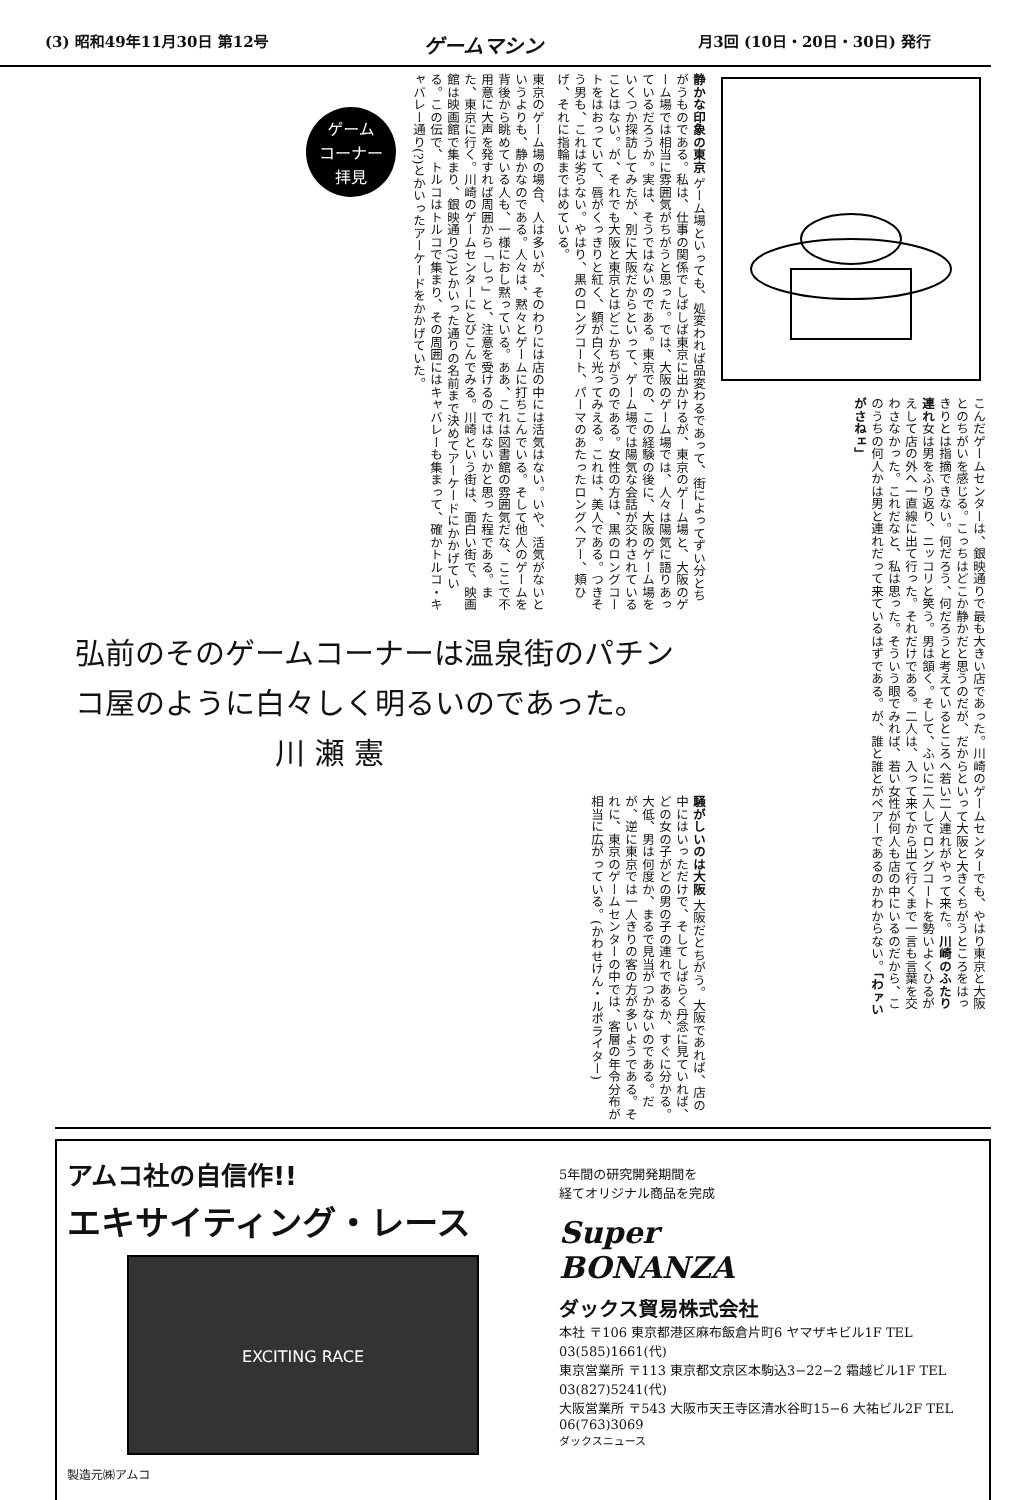(3) 昭和49年11月30日 第12号 ゲームマシン 月3回 (10日・20日・30日) 発行
こんだゲームセンターは、銀映通りで最も大きい店であった。川崎のゲームセンターでも、やはり東京と大阪とのちがいを感じる。こっちはどこか静かだと思うのだが、だからといって大阪と大きくちがうところをはっきりとは指摘できない。何だろう、何だろうと考えているところへ若い二人連れがやって来た。川崎のふたり連れ女は男をふり返り、ニッコリと笑う。男は頷く。そして、ふいに二人してロングコートを勢いよくひるがえして店の外へ一直線に出て行った。それだけである。二人は、入って来てから出て行くまで一言も言葉を交わさなかった。これだなと、私は思った。そういう眼でみれば、若い女性が何人も店の中にいるのだから、このうちの何人かは男と連れだって来ているはずである。が、誰と誰とがペアーであるのかわからない。「わァいがさねェ」
静かな印象の東京 ゲーム場といっても、処変われば品変わるであって、街によってずい分とちがうものである。私は、仕事の関係でしばしば東京に出かけるが、東京のゲーム場と、大阪のゲーム場では相当に雰囲気がちがうと思った。では、大阪のゲーム場では、人々は陽気に語りあっているだろうか。実は、そうではないのである。東京での、この経験の後に、大阪のゲーム場をいくつか探訪してみたが、別に大阪だからといって、ゲーム場では陽気な会話が交わされていることはない。が、それでも大阪と東京とはどこかちがうのである。女性の方は、黒のロングコートをはおっていて、唇がくっきりと紅く、額が白く光ってみえる。これは、美人である。つきそう男も、これは劣らない。やはり、黒のロングコート、パーマのあたったロングヘアー、頬ひげ、それに指輪まではめている。
東京のゲーム場の場合、人は多いが、そのわりには店の中には活気はない。いや、活気がないというよりも、静かなのである。人々は、黙々とゲームに打ちこんでいる。そして他人のゲームを背後から眺めている人も、一様におし黙っている。ああ、これは図書館の雰囲気だな、ここで不用意に大声を発すれば周囲から「しっ」と、注意を受けるのではないかと思った程である。また、東京に行く。川崎のゲームセンターにとびこんでみる。川崎という街は、面白い街で、映画館は映画館で集まり、銀映通り(?)とかいった通りの名前まで決めてアーケードにかかげている。この伝で、トルコはトルコで集まり、その周囲にはキャバレーも集まって、確かトルコ・キャバレー通り(?)とかいったアーケードをかかげていた。
ゲーム
コーナー
拝見
弘前のそのゲームコーナーは温泉街のパチンコ屋のように白々しく明るいのであった。
川 瀬 憲
騒がしいのは大阪 大阪だとちがう。大阪であれば、店の中にはいっただけで、そしてしばらく丹念に見ていれば、どの女の子がどの男の子の連れであるか、すぐに分かる。大低、男は何度か、まるで見当がつかないのである。だが、逆に東京では一人きりの客の方が多いようである。それに、東京のゲームセンターの中では、客層の年令分布が相当に広がっている。(かわせけん・ルポライター)
アムコ社の自信作!!
エキサイティング・レース
EXCITING RACE
製造元㈱アムコ
5年間の研究開発期間を
経てオリジナル商品を完成
Super
BONANZA
ダックス貿易株式会社
本社 〒106 東京都港区麻布飯倉片町6 ヤマザキビル1F TEL 03(585)1661(代)
東京営業所 〒113 東京都文京区本駒込3−22−2 霜越ビル1F TEL 03(827)5241(代)
大阪営業所 〒543 大阪市天王寺区清水谷町15−6 大祐ビル2F TEL 06(763)3069
ダックスニュース